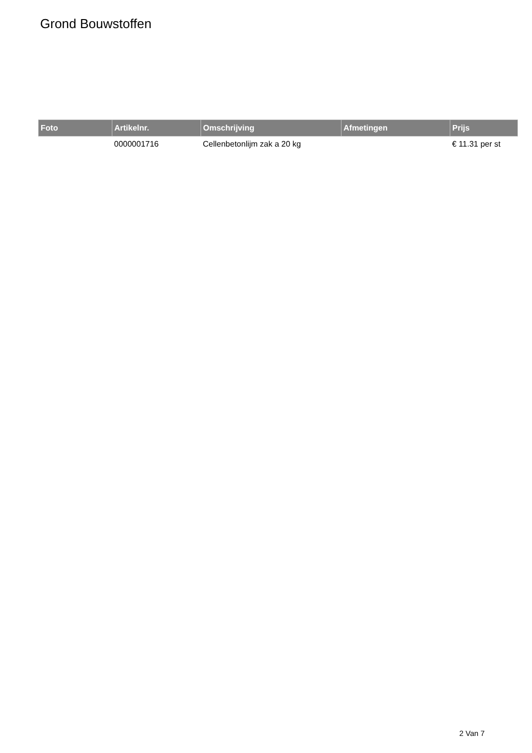Grond Bouwstoffen
| Foto | Artikelnr. | Omschrijving | Afmetingen | Prijs |
| --- | --- | --- | --- | --- |
| | 0000001716 | Cellenbetonlijm zak a 20 kg | | € 11.31 per st |
2 Van 7